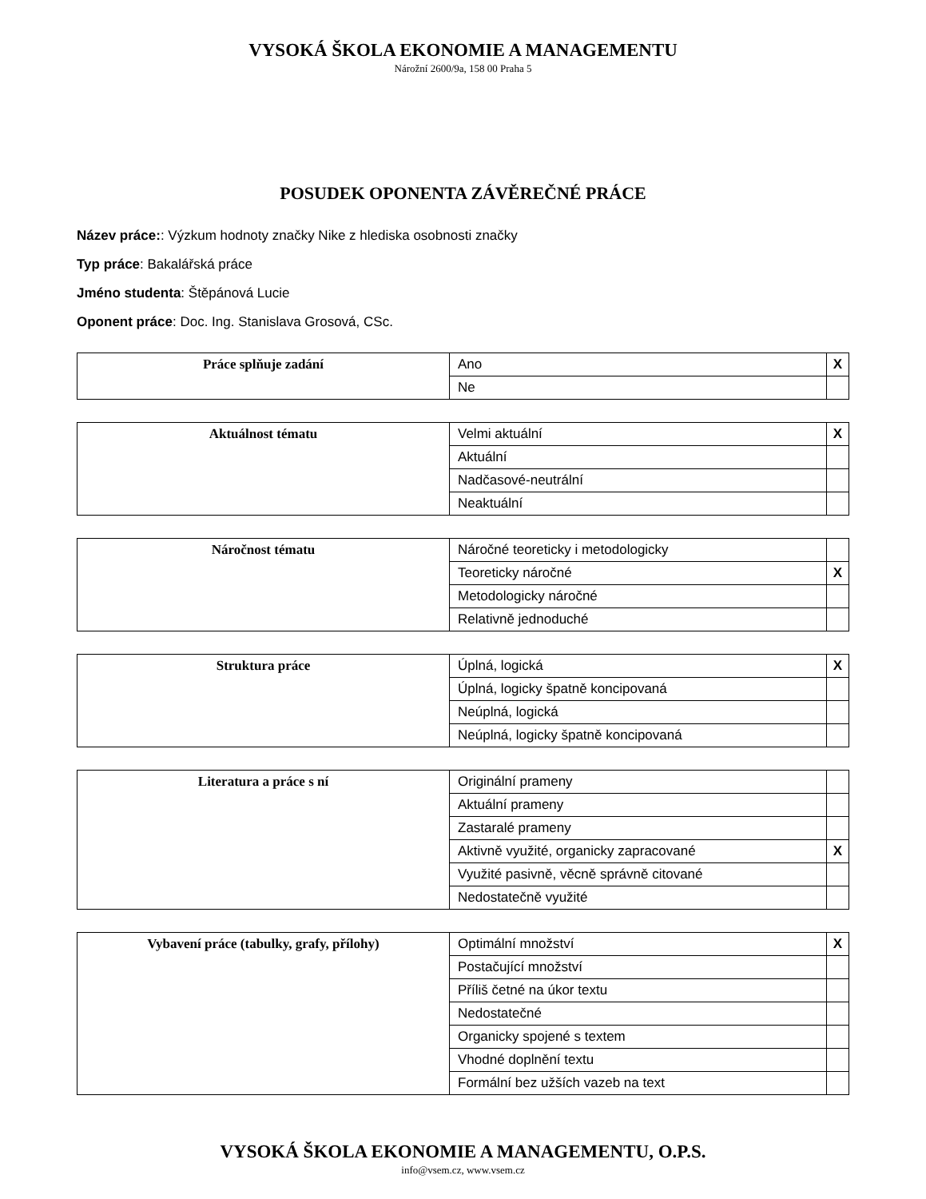VYSOKÁ ŠKOLA EKONOMIE A MANAGEMENTU
Nárožní 2600/9a, 158 00 Praha 5
POSUDEK OPONENTA ZÁVĚREČNÉ PRÁCE
Název práce:: Výzkum hodnoty značky Nike z hlediska osobnosti značky
Typ práce: Bakalářská práce
Jméno studenta: Štěpánová Lucie
Oponent práce: Doc. Ing. Stanislava Grosová, CSc.
| Práce splňuje zadání | Ano | X |
| | Ne | |
| Aktuálnost tématu | Velmi aktuální | X |
| | Aktuální | |
| | Nadčasové-neutrální | |
| | Neaktuální | |
| Náročnost tématu | Náročné teoreticky i metodologicky | |
| | Teoreticky náročné | X |
| | Metodologicky náročné | |
| | Relativně jednoduché | |
| Struktura práce | Úplná, logická | X |
| | Úplná, logicky špatně koncipovaná | |
| | Neúplná, logická | |
| | Neúplná, logicky špatně koncipovaná | |
| Literatura a práce s ní | Originální prameny | |
| | Aktuální prameny | |
| | Zastaralé prameny | |
| | Aktivně využité, organicky zapracované | X |
| | Využité pasivně, věcně správně citované | |
| | Nedostatečně využité | |
| Vybavení práce (tabulky, grafy, přílohy) | Optimální množství | X |
| | Postačující množství | |
| | Příliš četné na úkor textu | |
| | Nedostatečné | |
| | Organicky spojené s textem | |
| | Vhodné doplnění textu | |
| | Formální bez užších vazeb na text | |
VYSOKÁ ŠKOLA EKONOMIE A MANAGEMENTU, O.P.S.
info@vsem.cz, www.vsem.cz